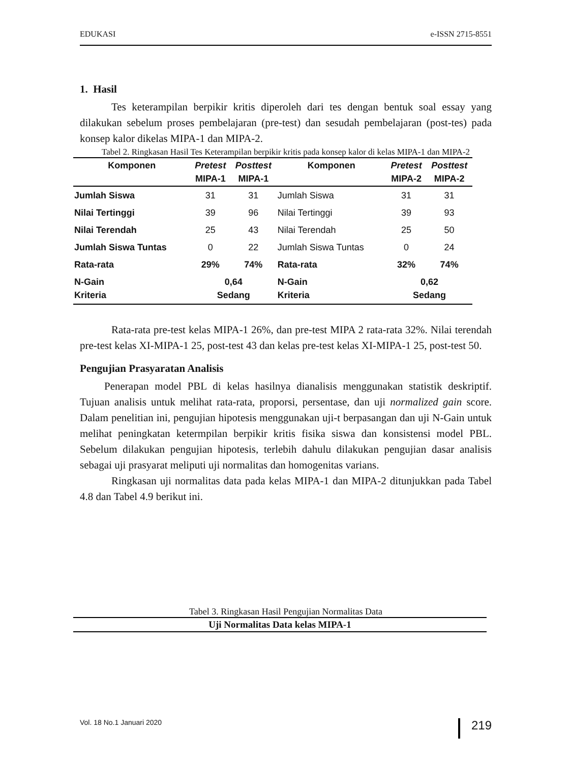EDUKASI e-ISSN 2715-8551
1. Hasil
Tes keterampilan berpikir kritis diperoleh dari tes dengan bentuk soal essay yang dilakukan sebelum proses pembelajaran (pre-test) dan sesudah pembelajaran (post-tes) pada konsep kalor dikelas MIPA-1 dan MIPA-2.
Tabel 2. Ringkasan Hasil Tes Keterampilan berpikir kritis pada konsep kalor di kelas MIPA-1 dan MIPA-2
| Komponen | Pretest MIPA-1 | Posttest MIPA-1 | Komponen | Pretest MIPA-2 | Posttest MIPA-2 |
| --- | --- | --- | --- | --- | --- |
| Jumlah Siswa | 31 | 31 | Jumlah Siswa | 31 | 31 |
| Nilai Tertinggi | 39 | 96 | Nilai Tertinggi | 39 | 93 |
| Nilai Terendah | 25 | 43 | Nilai Terendah | 25 | 50 |
| Jumlah Siswa Tuntas | 0 | 22 | Jumlah Siswa Tuntas | 0 | 24 |
| Rata-rata | 29% | 74% | Rata-rata | 32% | 74% |
| N-Gain Kriteria | 0,64 Sedang | | N-Gain Kriteria | 0,62 Sedang | |
Rata-rata pre-test kelas MIPA-1 26%, dan pre-test MIPA 2 rata-rata 32%. Nilai terendah pre-test kelas XI-MIPA-1 25, post-test 43 dan kelas pre-test kelas XI-MIPA-1 25, post-test 50.
Pengujian Prasyaratan Analisis
Penerapan model PBL di kelas hasilnya dianalisis menggunakan statistik deskriptif. Tujuan analisis untuk melihat rata-rata, proporsi, persentase, dan uji normalized gain score. Dalam penelitian ini, pengujian hipotesis menggunakan uji-t berpasangan dan uji N-Gain untuk melihat peningkatan ketermpilan berpikir kritis fisika siswa dan konsistensi model PBL. Sebelum dilakukan pengujian hipotesis, terlebih dahulu dilakukan pengujian dasar analisis sebagai uji prasyarat meliputi uji normalitas dan homogenitas varians.
Ringkasan uji normalitas data pada kelas MIPA-1 dan MIPA-2 ditunjukkan pada Tabel 4.8 dan Tabel 4.9 berikut ini.
Tabel 3. Ringkasan Hasil Pengujian Normalitas Data
Uji Normalitas Data kelas MIPA-1
Vol. 18 No.1 Januari 2020 219